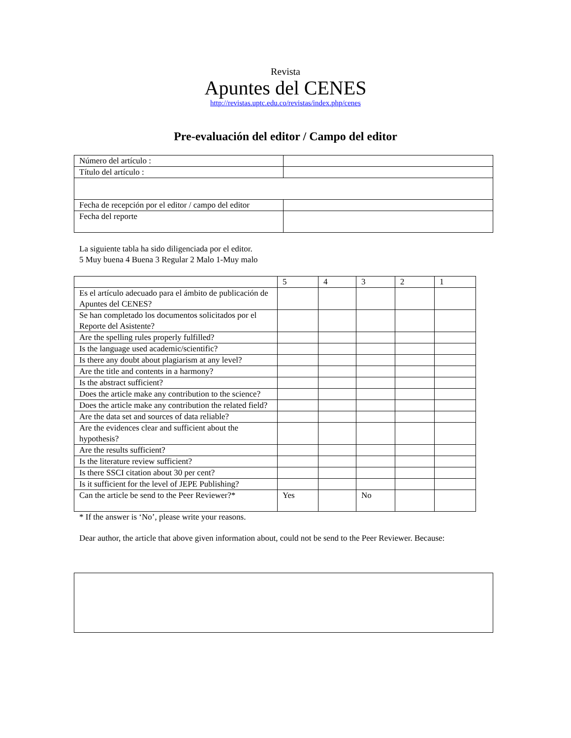Revista
Apuntes del CENES
http://revistas.uptc.edu.co/revistas/index.php/cenes
Pre-evaluación del editor / Campo del editor
| Número del artículo : | |
| Título del artículo : | |
| Fecha de recepción por el editor / campo del editor | |
| Fecha del reporte | |
La siguiente tabla ha sido diligenciada por el editor.
5 Muy buena 4 Buena 3 Regular 2 Malo 1-Muy malo
| | 5 | 4 | 3 | 2 | 1 |
| Es el artículo adecuado para el ámbito de publicación de Apuntes del CENES? | | | | | |
| Se han completado los documentos solicitados por el Reporte del Asistente? | | | | | |
| Are the spelling rules properly fulfilled? | | | | | |
| Is the language used academic/scientific? | | | | | |
| Is there any doubt about plagiarism at any level? | | | | | |
| Are the title and contents in a harmony? | | | | | |
| Is the abstract sufficient? | | | | | |
| Does the article make any contribution to the science? | | | | | |
| Does the article make any contribution the related field? | | | | | |
| Are the data set and sources of data reliable? | | | | | |
| Are the evidences clear and sufficient about the hypothesis? | | | | | |
| Are the results sufficient? | | | | | |
| Is the literature review sufficient? | | | | | |
| Is there SSCI citation about 30 per cent? | | | | | |
| Is it sufficient for the level of JEPE Publishing? | | | | | |
| Can the article be send to the Peer Reviewer?* | Yes | | No | | |
* If the answer is ‘No’, please write your reasons.
Dear author, the article that above given information about, could not be send to the Peer Reviewer. Because: